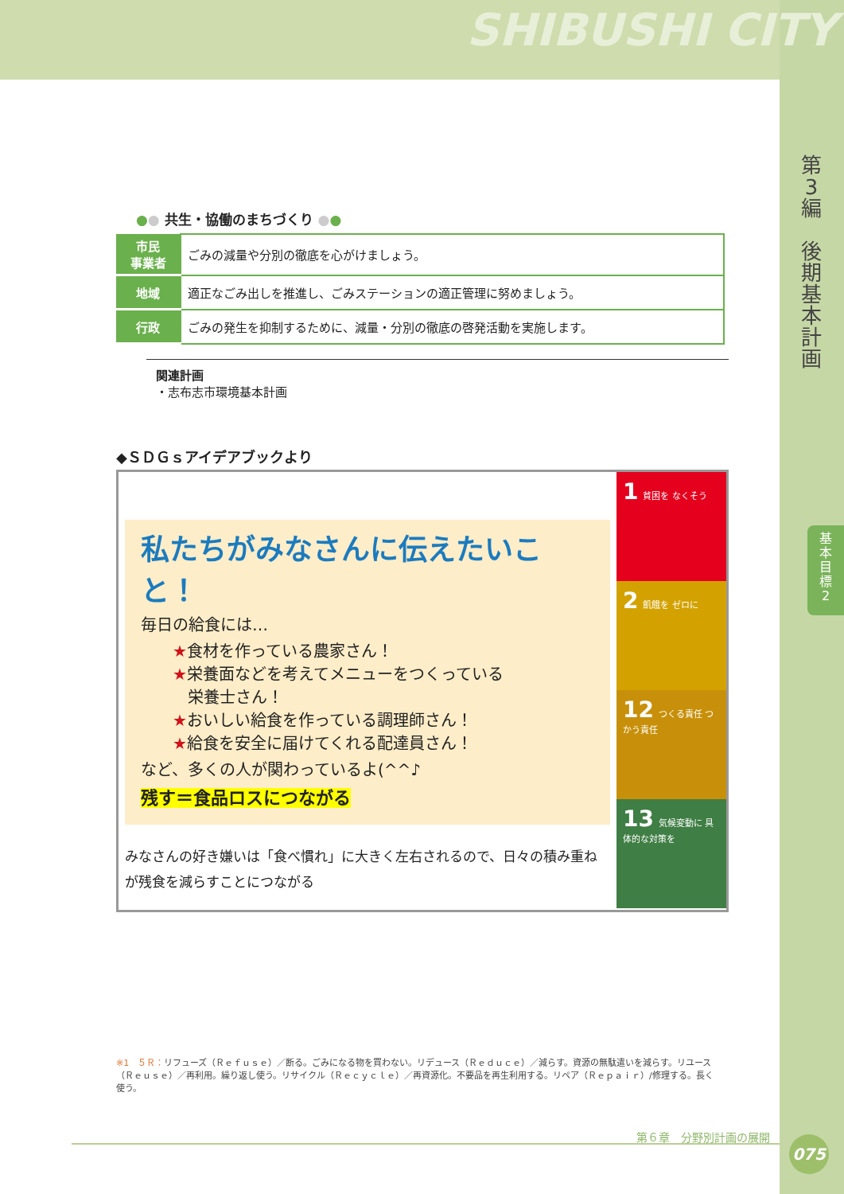SHIBUSHI CITY
第
3
編
後
期
基
本
計
画
基
本
目
標
2
●● 共生・協働のまちづくり ●●
| 市民 事業者 | ごみの減量や分別の徹底を心がけましょう。 |
| 地域 | 適正なごみ出しを推進し、ごみステーションの適正管理に努めましょう。 |
| 行政 | ごみの発生を抑制するために、減量・分別の徹底の啓発活動を実施します。 |
関連計画
・志布志市環境基本計画
◆ＳＤＧｓアイデアブックより
私たちがみなさんに伝えたいこと！
毎日の給食には…
★食材を作っている農家さん！
★栄養面などを考えてメニューをつくっている
栄養士さん！
★おいしい給食を作っている調理師さん！
★給食を安全に届けてくれる配達員さん！
など、多くの人が関わっているよ(^^♪
残す＝食品ロスにつながる
みなさんの好き嫌いは「食べ慣れ」に大きく左右されるので、日々の積み重ねが残食を減らすことにつながる
1 貧困を なくそう
2 飢餓を ゼロに
12 つくる責任 つかう責任
13 気候変動に 具体的な対策を
※1　５Ｒ：リフューズ（Ｒｅｆｕｓｅ）／断る。ごみになる物を買わない。リデュース（Ｒｅｄｕｃｅ）／減らす。資源の無駄遣いを減らす。リユース（Ｒｅｕｓｅ）／再利用。繰り返し使う。リサイクル（Ｒｅｃｙｃｌｅ）／再資源化。不要品を再生利用する。リペア（Ｒｅｐａｉｒ）/修理する。長く使う。
第６章　分野別計画の展開 075